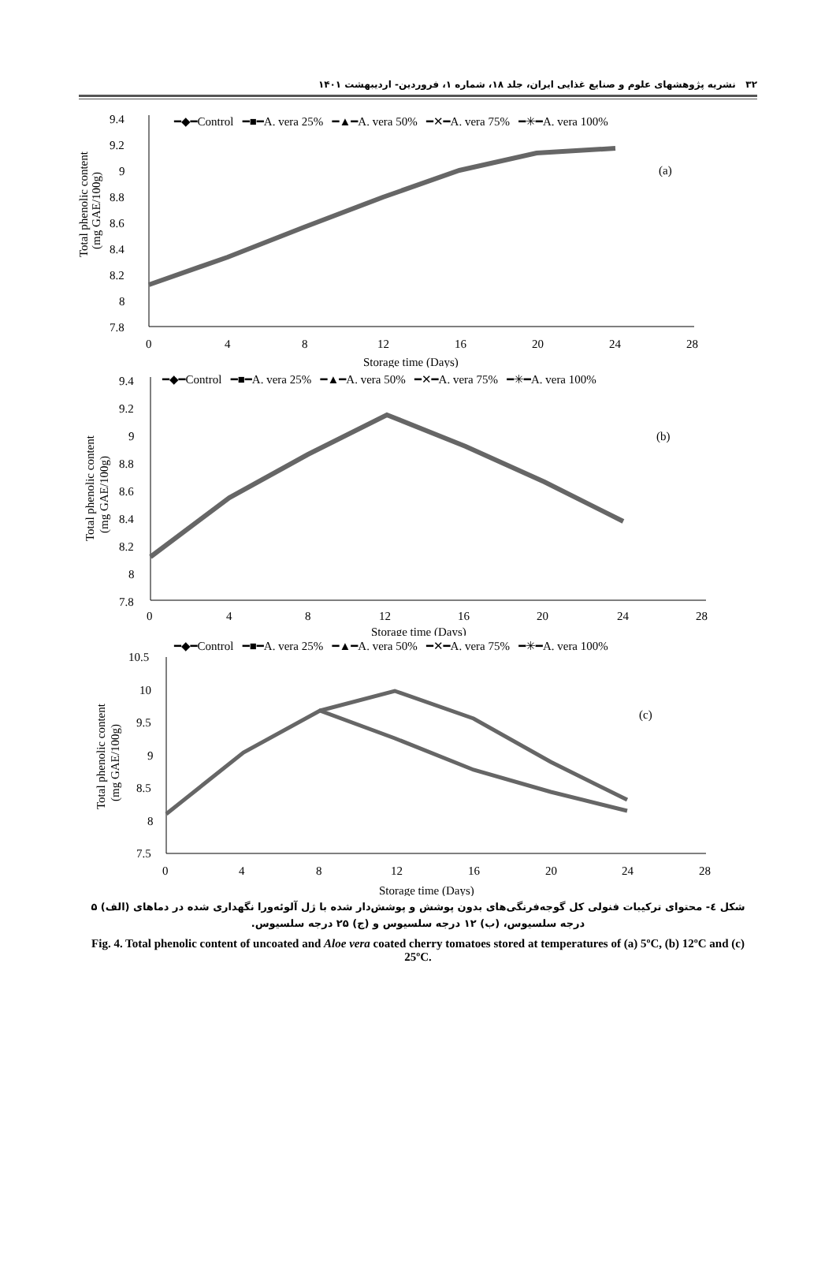۳۲ نشریه پژوهشهای علوم و صنایع غذایی ایران، جلد ۱۸، شماره ۱، فروردین- اردیبهشت ۱۴۰۱
━◆━Control ━■━A. vera 25% ━▲━A. vera 50% ━✕━A. vera 75% ━✳━A. vera 100%
9.4
9.2
9
8.8
8.6
8.4
8.2
8
7.8
0
4
8
12
16
20
24
28
Storage time (Days)
(a)
Total phenolic content
(mg GAE/100g)
━◆━Control ━■━A. vera 25% ━▲━A. vera 50% ━✕━A. vera 75% ━✳━A. vera 100%
9.4
9.2
9
8.8
8.6
8.4
8.2
8
7.8
0
4
8
12
16
20
24
28
Storage time (Days)
(b)
Total phenolic content
(mg GAE/100g)
━◆━Control ━■━A. vera 25% ━▲━A. vera 50% ━✕━A. vera 75% ━✳━A. vera 100%
10.5
10
9.5
9
8.5
8
7.5
0
4
8
12
16
20
24
28
Storage time (Days)
(c)
Total phenolic content
(mg GAE/100g)
شکل ٤- محتوای ترکیبات فنولی کل گوجه‌فرنگی‌های بدون پوشش و پوشش‌دار شده با ژل آلوئه‌ورا نگهداری شده در دماهای (الف) ۵ درجه سلسیوس، (ب) ۱۲ درجه سلسیوس و (ج) ۲۵ درجه سلسیوس.
Fig. 4. Total phenolic content of uncoated and Aloe vera coated cherry tomatoes stored at temperatures of (a) 5ºC, (b) 12ºC and (c) 25ºC.